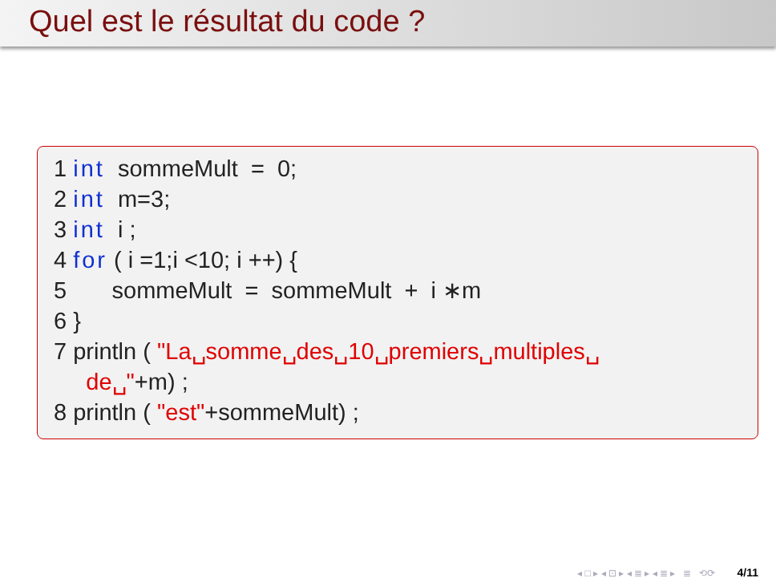Quel est le résultat du code ?
1 int sommeMult = 0;
2 int m=3;
3 int i ;
4 for ( i =1;i <10; i ++) {
5 sommeMult = sommeMult + i ∗m
6 }
7 println ( "La␣somme␣des␣10␣premiers␣multiples␣
de␣"+m) ;
8 println ( "est"+sommeMult) ;
◂ □ ▸ ◂ ⊡ ▸ ◂ ≣ ▸ ◂ ≣ ▸ ≣ ⟲⟳ 4/11